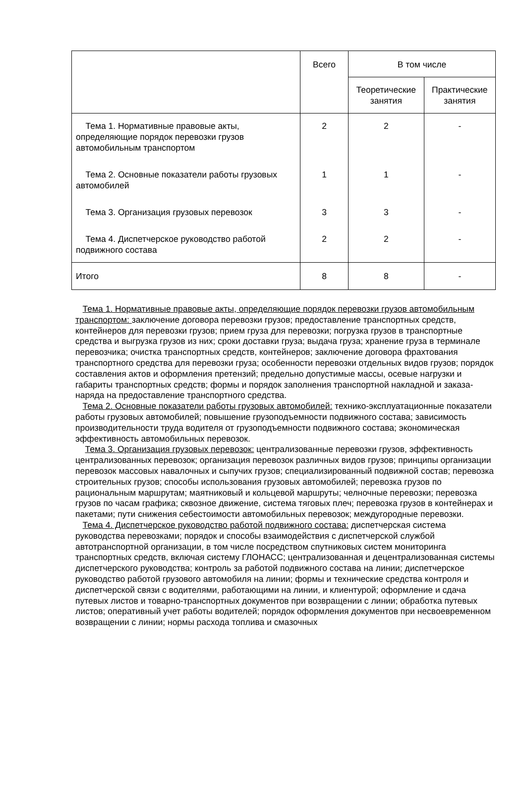| | Всего | В том числе | |
| --- | --- | --- | --- |
| | | Теоретические занятия | Практические занятия |
| Тема 1. Нормативные правовые акты, определяющие порядок перевозки грузов автомобильным транспортом | 2 | 2 | - |
| Тема 2. Основные показатели работы грузовых автомобилей | 1 | 1 | - |
| Тема 3. Организация грузовых перевозок | 3 | 3 | - |
| Тема 4. Диспетчерское руководство работой подвижного состава | 2 | 2 | - |
| Итого | 8 | 8 | - |
Тема 1. Нормативные правовые акты, определяющие порядок перевозки грузов автомобильным транспортом: заключение договора перевозки грузов; предоставление транспортных средств, контейнеров для перевозки грузов; прием груза для перевозки; погрузка грузов в транспортные средства и выгрузка грузов из них; сроки доставки груза; выдача груза; хранение груза в терминале перевозчика; очистка транспортных средств, контейнеров; заключение договора фрахтования транспортного средства для перевозки груза; особенности перевозки отдельных видов грузов; порядок составления актов и оформления претензий; предельно допустимые массы, осевые нагрузки и габариты транспортных средств; формы и порядок заполнения транспортной накладной и заказа-наряда на предоставление транспортного средства.
Тема 2. Основные показатели работы грузовых автомобилей: технико-эксплуатационные показатели работы грузовых автомобилей; повышение грузоподъемности подвижного состава; зависимость производительности труда водителя от грузоподъемности подвижного состава; экономическая эффективность автомобильных перевозок.
Тема 3. Организация грузовых перевозок: централизованные перевозки грузов, эффективность централизованных перевозок; организация перевозок различных видов грузов; принципы организации перевозок массовых навалочных и сыпучих грузов; специализированный подвижной состав; перевозка строительных грузов; способы использования грузовых автомобилей; перевозка грузов по рациональным маршрутам; маятниковый и кольцевой маршруты; челночные перевозки; перевозка грузов по часам графика; сквозное движение, система тяговых плеч; перевозка грузов в контейнерах и пакетами; пути снижения себестоимости автомобильных перевозок; междугородные перевозки.
Тема 4. Диспетчерское руководство работой подвижного состава: диспетчерская система руководства перевозками; порядок и способы взаимодействия с диспетчерской службой автотранспортной организации, в том числе посредством спутниковых систем мониторинга транспортных средств, включая систему ГЛОНАСС; централизованная и децентрализованная системы диспетчерского руководства; контроль за работой подвижного состава на линии; диспетчерское руководство работой грузового автомобиля на линии; формы и технические средства контроля и диспетчерской связи с водителями, работающими на линии, и клиентурой; оформление и сдача путевых листов и товарно-транспортных документов при возвращении с линии; обработка путевых листов; оперативный учет работы водителей; порядок оформления документов при несвоевременном возвращении с линии; нормы расхода топлива и смазочных